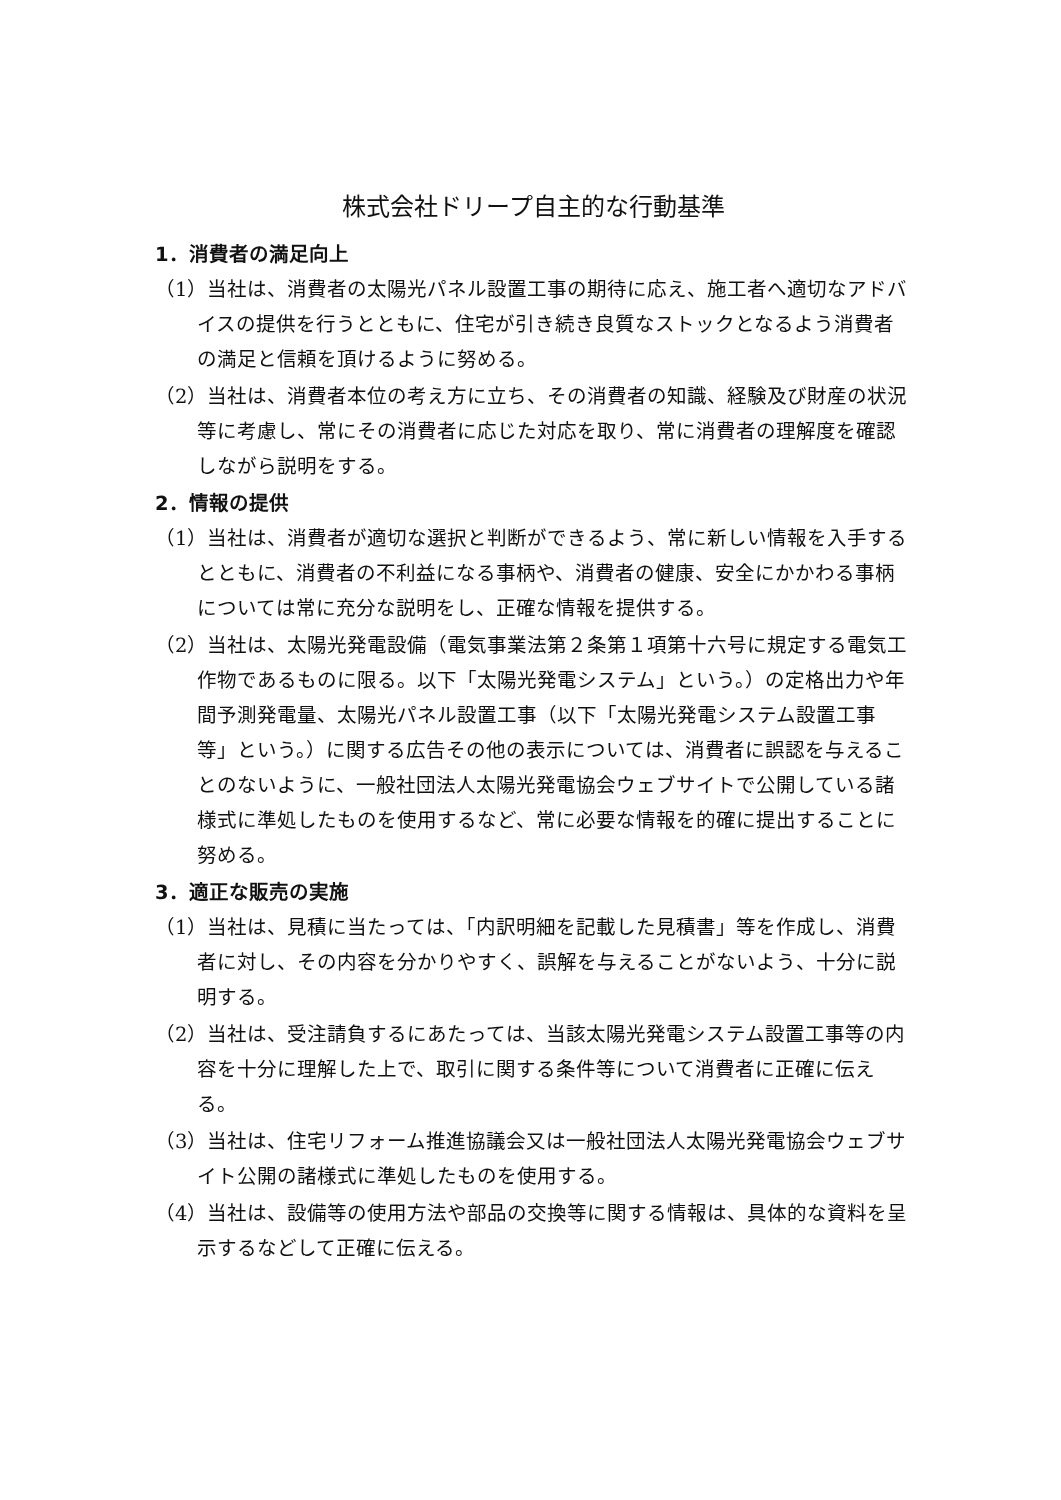株式会社ドリープ自主的な行動基準
1．消費者の満足向上
（1）当社は、消費者の太陽光パネル設置工事の期待に応え、施工者へ適切なアドバイスの提供を行うとともに、住宅が引き続き良質なストックとなるよう消費者の満足と信頼を頂けるように努める。
（2）当社は、消費者本位の考え方に立ち、その消費者の知識、経験及び財産の状況等に考慮し、常にその消費者に応じた対応を取り、常に消費者の理解度を確認しながら説明をする。
2．情報の提供
（1）当社は、消費者が適切な選択と判断ができるよう、常に新しい情報を入手するとともに、消費者の不利益になる事柄や、消費者の健康、安全にかかわる事柄については常に充分な説明をし、正確な情報を提供する。
（2）当社は、太陽光発電設備（電気事業法第２条第１項第十六号に規定する電気工作物であるものに限る。以下「太陽光発電システム」という。）の定格出力や年間予測発電量、太陽光パネル設置工事（以下「太陽光発電システム設置工事等」という。）に関する広告その他の表示については、消費者に誤認を与えることのないように、一般社団法人太陽光発電協会ウェブサイトで公開している諸様式に準処したものを使用するなど、常に必要な情報を的確に提出することに努める。
3．適正な販売の実施
（1）当社は、見積に当たっては、「内訳明細を記載した見積書」等を作成し、消費者に対し、その内容を分かりやすく、誤解を与えることがないよう、十分に説明する。
（2）当社は、受注請負するにあたっては、当該太陽光発電システム設置工事等の内容を十分に理解した上で、取引に関する条件等について消費者に正確に伝える。
（3）当社は、住宅リフォーム推進協議会又は一般社団法人太陽光発電協会ウェブサイト公開の諸様式に準処したものを使用する。
（4）当社は、設備等の使用方法や部品の交換等に関する情報は、具体的な資料を呈示するなどして正確に伝える。